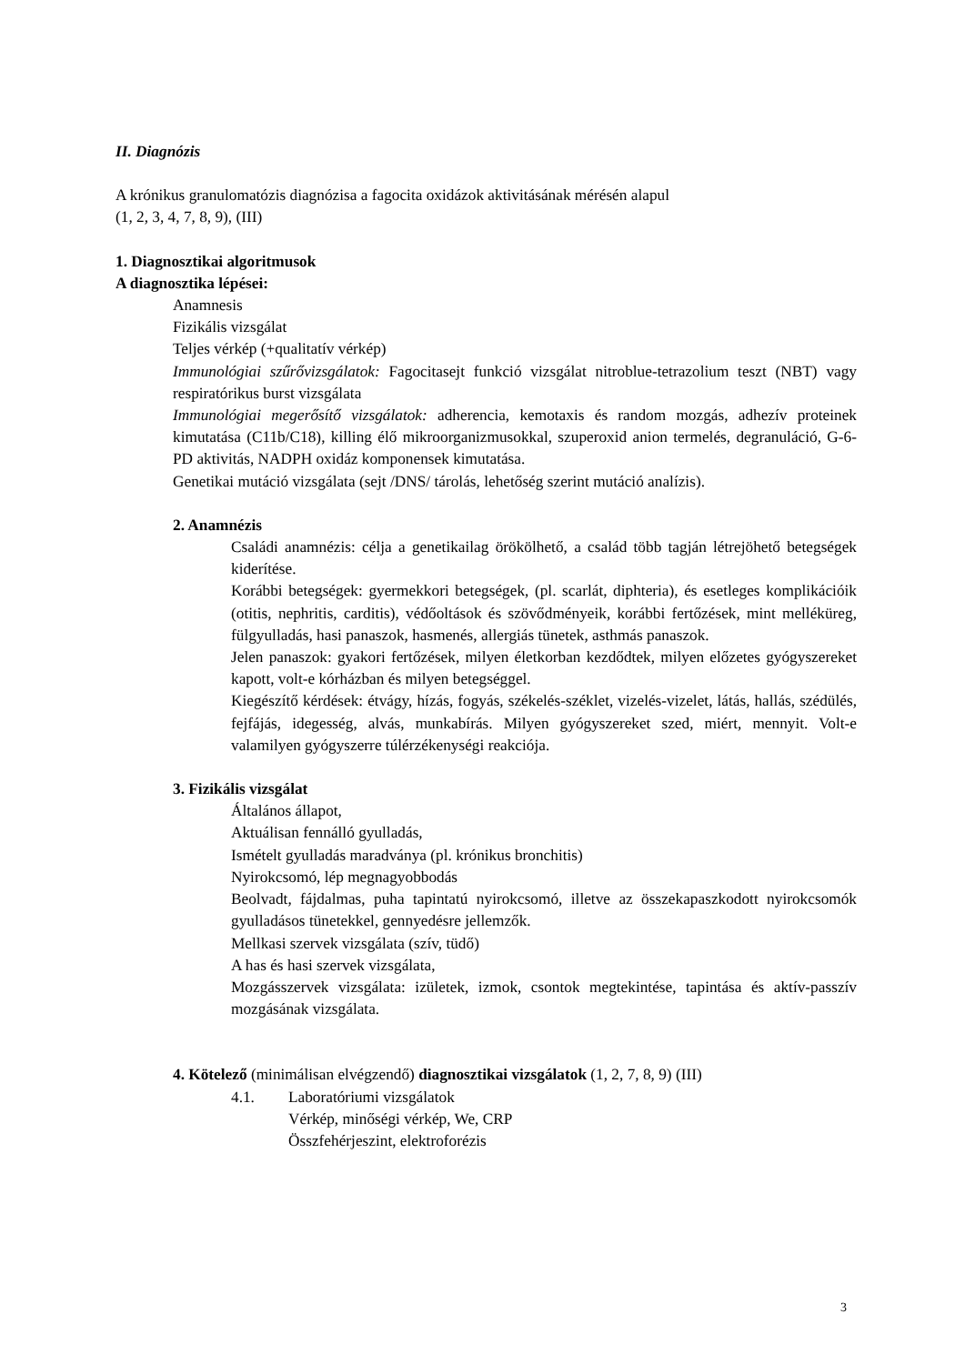II. Diagnózis
A krónikus granulomatózis diagnózisa a fagocita oxidázok aktivitásának mérésén alapul
(1, 2, 3, 4, 7, 8, 9), (III)
1. Diagnosztikai algoritmusok
A diagnosztika lépései:
Anamnesis
Fizikális vizsgálat
Teljes vérkép (+qualitatív vérkép)
Immunológiai szűrővizsgálatok: Fagocitasejt funkció vizsgálat nitroblue-tetrazolium teszt (NBT) vagy respiratórikus burst vizsgálata
Immunológiai megerősítő vizsgálatok: adherencia, kemotaxis és random mozgás, adhezív proteinek kimutatása (C11b/C18), killing élő mikroorganizmusokkal, szuperoxid anion termelés, degranuláció, G-6-PD aktivitás, NADPH oxidáz komponensek kimutatása.
Genetikai mutáció vizsgálata (sejt /DNS/ tárolás, lehetőség szerint mutáció analízis).
2. Anamnézis
Családi anamnézis: célja a genetikailag örökölhető, a család több tagján létrejöhető betegségek kiderítése.
Korábbi betegségek: gyermekkori betegségek, (pl. scarlát, diphteria), és esetleges komplikációik (otitis, nephritis, carditis), védőoltások és szövődményeik, korábbi fertőzések, mint melléküreg, fülgyulladás, hasi panaszok, hasmenés, allergiás tünetek, asthmás panaszok.
Jelen panaszok: gyakori fertőzések, milyen életkorban kezdődtek, milyen előzetes gyógyszereket kapott, volt-e kórházban és milyen betegséggel.
Kiegészítő kérdések: étvágy, hízás, fogyás, székelés-széklet, vizelés-vizelet, látás, hallás, szédülés, fejfájás, idegesség, alvás, munkabírás. Milyen gyógyszereket szed, miért, mennyit. Volt-e valamilyen gyógyszerre túlérzékenységi reakciója.
3. Fizikális vizsgálat
Általános állapot,
Aktuálisan fennálló gyulladás,
Ismételt gyulladás maradványa (pl. krónikus bronchitis)
Nyirokcsomó, lép megnagyobbodás
Beolvadt, fájdalmas, puha tapintatú nyirokcsomó, illetve az összekapaszkodott nyirokcsomók gyulladásos tünetekkel, gennyedésre jellemzők.
Mellkasi szervek vizsgálata (szív, tüdő)
A has és hasi szervek vizsgálata,
Mozgásszervek vizsgálata: izületek, izmok, csontok megtekintése, tapintása és aktív-passzív mozgásának vizsgálata.
4. Kötelező (minimálisan elvégzendő) diagnosztikai vizsgálatok (1, 2, 7, 8, 9) (III)
4.1. Laboratóriumi vizsgálatok
Vérkép, minőségi vérkép, We, CRP
Összfehérjeszint, elektroforézis
3